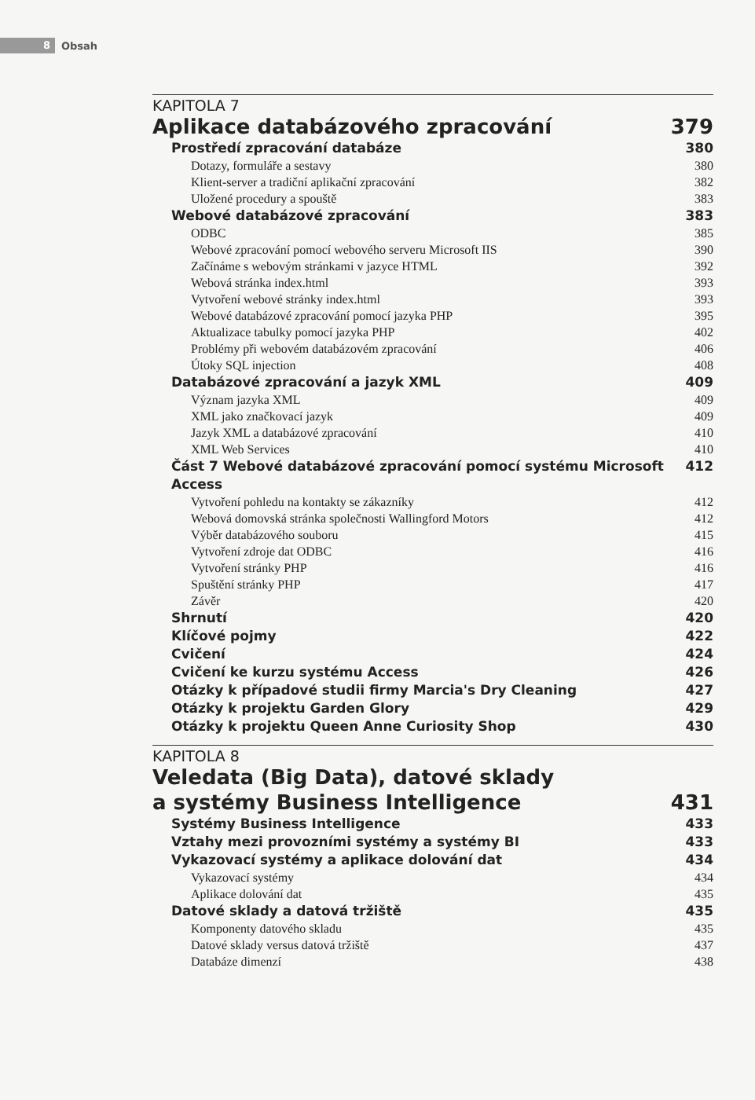8
Obsah
KAPITOLA 7
Aplikace databázového zpracování 379
Prostředí zpracování databáze 380
Dotazy, formuláře a sestavy 380
Klient-server a tradiční aplikační zpracování 382
Uložené procedury a spouště 383
Webové databázové zpracování 383
ODBC 385
Webové zpracování pomocí webového serveru Microsoft IIS 390
Začínáme s webovým stránkami v jazyce HTML 392
Webová stránka index.html 393
Vytvoření webové stránky index.html 393
Webové databázové zpracování pomocí jazyka PHP 395
Aktualizace tabulky pomocí jazyka PHP 402
Problémy při webovém databázovém zpracování 406
Útoky SQL injection 408
Databázové zpracování a jazyk XML 409
Význam jazyka XML 409
XML jako značkovací jazyk 409
Jazyk XML a databázové zpracování 410
XML Web Services 410
Část 7 Webové databázové zpracování pomocí systému Microsoft Access 412
Vytvoření pohledu na kontakty se zákazníky 412
Webová domovská stránka společnosti Wallingford Motors 412
Výběr databázového souboru 415
Vytvoření zdroje dat ODBC 416
Vytvoření stránky PHP 416
Spuštění stránky PHP 417
Závěr 420
Shrnutí 420
Klíčové pojmy 422
Cvičení 424
Cvičení ke kurzu systému Access 426
Otázky k případové studii firmy Marcia's Dry Cleaning 427
Otázky k projektu Garden Glory 429
Otázky k projektu Queen Anne Curiosity Shop 430
KAPITOLA 8
Veledata (Big Data), datové sklady
a systémy Business Intelligence 431
Systémy Business Intelligence 433
Vztahy mezi provozními systémy a systémy BI 433
Vykazovací systémy a aplikace dolování dat 434
Vykazovací systémy 434
Aplikace dolování dat 435
Datové sklady a datová tržiště 435
Komponenty datového skladu 435
Datové sklady versus datová tržiště 437
Databáze dimenzí 438